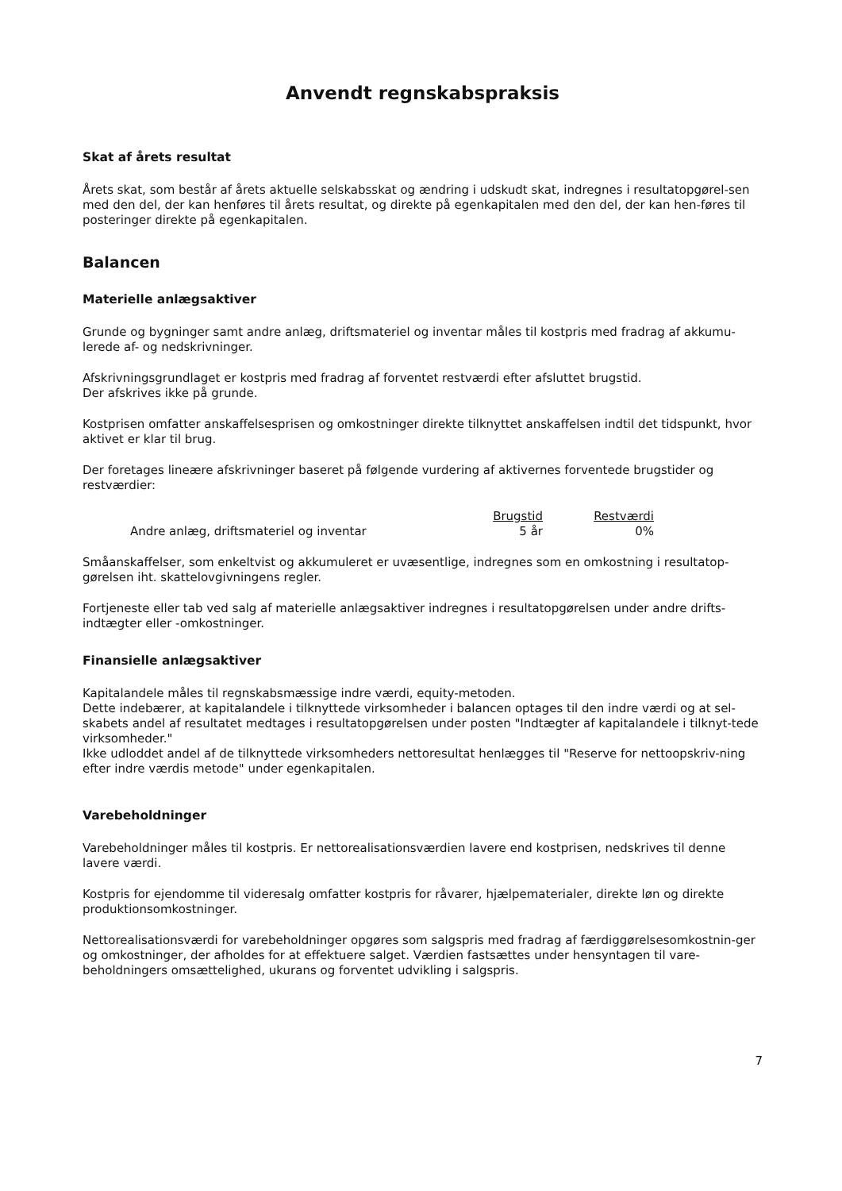Anvendt regnskabspraksis
Skat af årets resultat
Årets skat, som består af årets aktuelle selskabsskat og ændring i udskudt skat, indregnes i resultatopgørel-sen med den del, der kan henføres til årets resultat, og direkte på egenkapitalen med den del, der kan hen-føres til posteringer direkte på egenkapitalen.
Balancen
Materielle anlægsaktiver
Grunde og bygninger samt andre anlæg, driftsmateriel og inventar måles til kostpris med fradrag af akkumu-lerede af- og nedskrivninger.
Afskrivningsgrundlaget er kostpris med fradrag af forventet restværdi efter afsluttet brugstid.
Der afskrives ikke på grunde.
Kostprisen omfatter anskaffelsesprisen og omkostninger direkte tilknyttet anskaffelsen indtil det tidspunkt, hvor aktivet er klar til brug.
Der foretages lineære afskrivninger baseret på følgende vurdering af aktivernes forventede brugstider og restværdier:
| | Brugstid | Restværdi |
| --- | --- | --- |
| Andre anlæg, driftsmateriel og inventar | 5 år | 0% |
Småanskaffelser, som enkeltvist og akkumuleret er uvæsentlige, indregnes som en omkostning i resultatop-gørelsen iht. skattelovgivningens regler.
Fortjeneste eller tab ved salg af materielle anlægsaktiver indregnes i resultatopgørelsen under andre drifts-indtægter eller -omkostninger.
Finansielle anlægsaktiver
Kapitalandele måles til regnskabsmæssige indre værdi, equity-metoden.
Dette indebærer, at kapitalandele i tilknyttede virksomheder i balancen optages til den indre værdi og at sel-skabets andel af resultatet medtages i resultatopgørelsen under posten "Indtægter af kapitalandele i tilknyt-tede virksomheder."
Ikke udloddet andel af de tilknyttede virksomheders nettoresultat henlægges til "Reserve for nettoopskriv-ning efter indre værdis metode" under egenkapitalen.
Varebeholdninger
Varebeholdninger måles til kostpris. Er nettorealisationsværdien lavere end kostprisen, nedskrives til denne lavere værdi.
Kostpris for ejendomme til videresalg omfatter kostpris for råvarer, hjælpematerialer, direkte løn og direkte produktionsomkostninger.
Nettorealisationsværdi for varebeholdninger opgøres som salgspris med fradrag af færdiggørelsesomkostnin-ger og omkostninger, der afholdes for at effektuere salget. Værdien fastsættes under hensyntagen til vare-beholdningers omsættelighed, ukurans og forventet udvikling i salgspris.
7